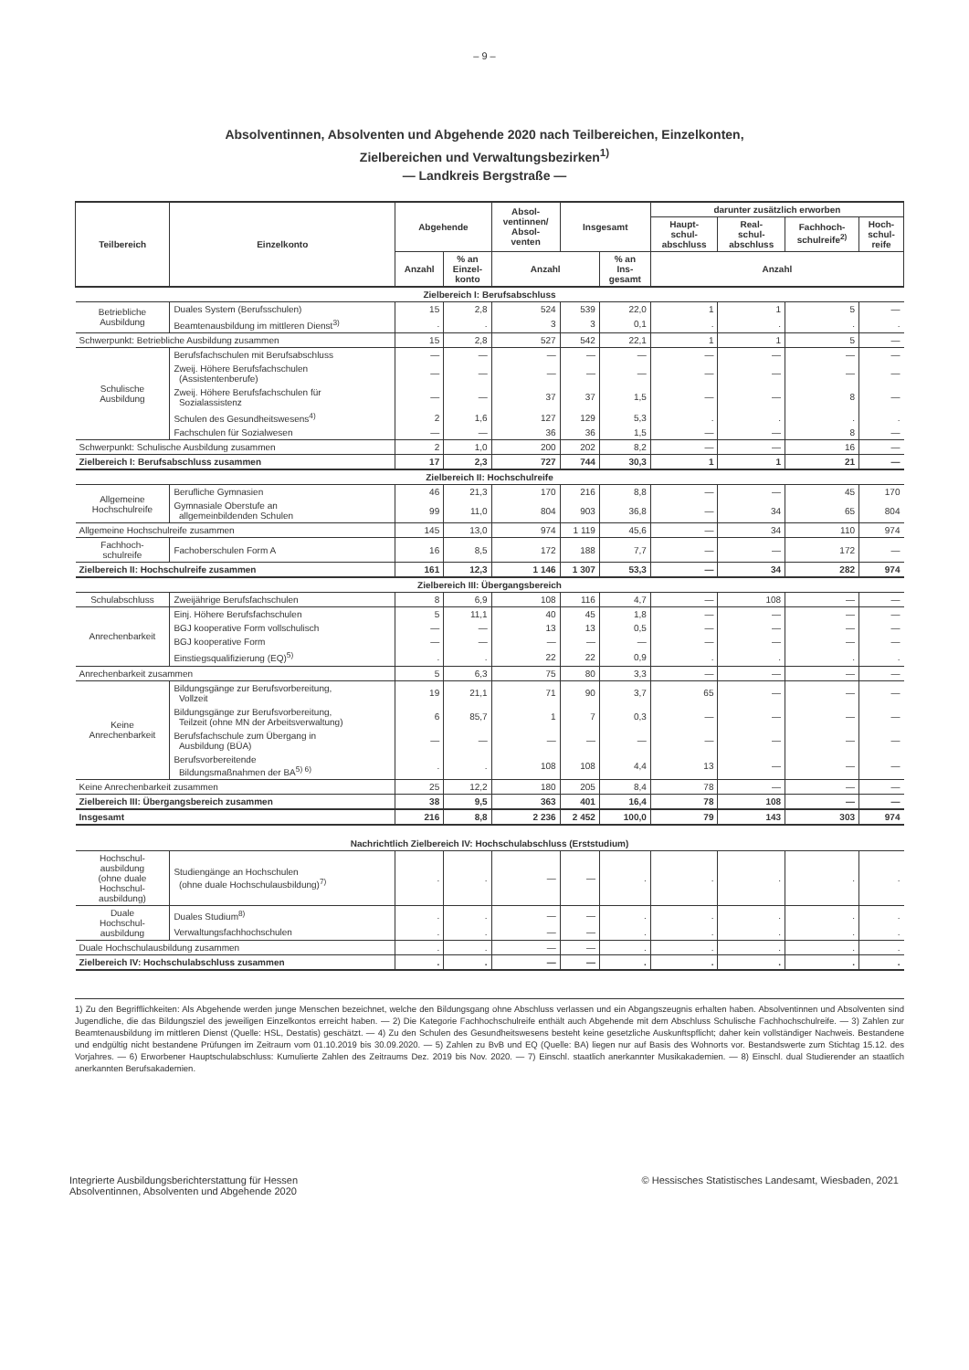– 9 –
Absolventinnen, Absolventen und Abgehende 2020 nach Teilbereichen, Einzelkonten,
Zielbereichen und Verwaltungsbezirken<sup>1)</sup>
— Landkreis Bergstraße —
| Teilbereich | Einzelkonto | Abgehende | | Absol- ventinnen/ Absol- venten | Insgesamt | | darunter zusätzlich erworben | | | |
| --- | --- | --- | --- | --- | --- | --- | --- | --- | --- | --- |
| | | | | | | | Haupt- schul- abschluss | Real- schul- abschluss | Fachhoch- schulreife<sup>2)</sup> | Hoch- schul- reife |
| | | Anzahl | % an Einzel- konto | Anzahl | | % an Ins- gesamt | Anzahl | | | |
| Zielbereich I: Berufsabschluss | | | | | | | | | | |
| Betriebliche Ausbildung | Duales System (Berufsschulen) | 15 | 2,8 | 524 | 539 | 22,0 | 1 | 1 | 5 | — |
| | Beamtenausbildung im mittleren Dienst<sup>3)</sup> | . | . | 3 | 3 | 0,1 | . | . | . | . |
| Schwerpunkt: Betriebliche Ausbildung zusammen | | 15 | 2,8 | 527 | 542 | 22,1 | 1 | 1 | 5 | — |
| Schulische Ausbildung | Berufsfachschulen mit Berufsabschluss | — | — | — | — | — | — | — | — | — |
| | Zweij. Höhere Berufsfachschulen (Assistentenberufe) | — | — | — | — | — | — | — | — | — |
| | Zweij. Höhere Berufsfachschulen für Sozialassistenz | — | — | 37 | 37 | 1,5 | — | — | 8 | — |
| | Schulen des Gesundheitswesens<sup>4)</sup> | 2 | 1,6 | 127 | 129 | 5,3 | . | . | . | . |
| | Fachschulen für Sozialwesen | — | — | 36 | 36 | 1,5 | — | — | 8 | — |
| Schwerpunkt: Schulische Ausbildung zusammen | | 2 | 1,0 | 200 | 202 | 8,2 | — | — | 16 | — |
| Zielbereich I: Berufsabschluss zusammen | | 17 | 2,3 | 727 | 744 | 30,3 | 1 | 1 | 21 | — |
| Zielbereich II: Hochschulreife | | | | | | | | | | |
| Allgemeine Hochschulreife | Berufliche Gymnasien | 46 | 21,3 | 170 | 216 | 8,8 | — | — | 45 | 170 |
| | Gymnasiale Oberstufe an allgemeinbildenden Schulen | 99 | 11,0 | 804 | 903 | 36,8 | — | 34 | 65 | 804 |
| Allgemeine Hochschulreife zusammen | | 145 | 13,0 | 974 | 1 119 | 45,6 | — | 34 | 110 | 974 |
| Fachhoch- schulreife | Fachoberschulen Form A | 16 | 8,5 | 172 | 188 | 7,7 | — | — | 172 | — |
| Zielbereich II: Hochschulreife zusammen | | 161 | 12,3 | 1 146 | 1 307 | 53,3 | — | 34 | 282 | 974 |
| Zielbereich III: Übergangsbereich | | | | | | | | | | |
| Schulabschluss | Zweijährige Berufsfachschulen | 8 | 6,9 | 108 | 116 | 4,7 | — | 108 | — | — |
| Anrechenbarkeit | Einj. Höhere Berufsfachschulen | 5 | 11,1 | 40 | 45 | 1,8 | — | — | — | — |
| | BGJ kooperative Form vollschulisch | — | — | 13 | 13 | 0,5 | — | — | — | — |
| | BGJ kooperative Form | — | — | — | — | — | — | — | — | — |
| | Einstiegsqualifizierung (EQ)<sup>5)</sup> | . | . | 22 | 22 | 0,9 | . | . | . | . |
| Anrechenbarkeit zusammen | | 5 | 6,3 | 75 | 80 | 3,3 | — | — | — | — |
| Keine Anrechenbarkeit | Bildungsgänge zur Berufsvorbereitung, Vollzeit | 19 | 21,1 | 71 | 90 | 3,7 | 65 | — | — | — |
| | Bildungsgänge zur Berufsvorbereitung, Teilzeit (ohne MN der Arbeitsverwaltung) | 6 | 85,7 | 1 | 7 | 0,3 | — | — | — | — |
| | Berufsfachschule zum Übergang in Ausbildung (BÜA) | — | — | — | — | — | — | — | — | — |
| | Berufsvorbereitende Bildungsmaßnahmen der BA<sup>5) 6)</sup> | . | . | 108 | 108 | 4,4 | 13 | — | — | — |
| Keine Anrechenbarkeit zusammen | | 25 | 12,2 | 180 | 205 | 8,4 | 78 | — | — | — |
| Zielbereich III: Übergangsbereich zusammen | | 38 | 9,5 | 363 | 401 | 16,4 | 78 | 108 | — | — |
| Insgesamt | | 216 | 8,8 | 2 236 | 2 452 | 100,0 | 79 | 143 | 303 | 974 |
| Nachrichtlich Zielbereich IV: Hochschulabschluss (Erststudium) | | | | | | | | | | |
| Hochschul- ausbildung (ohne duale Hochschul- ausbildung) | Studiengänge an Hochschulen (ohne duale Hochschulausbildung)<sup>7)</sup> | . | . | — | — | . | . | . | . | . |
| Duale Hochschul- ausbildung | Duales Studium<sup>8)</sup> | . | . | — | — | . | . | . | . | . |
| | Verwaltungsfachhochschulen | . | . | — | — | . | . | . | . | . |
| Duale Hochschulausbildung zusammen | | . | . | — | — | . | . | . | . | . |
| Zielbereich IV: Hochschulabschluss zusammen | | . | . | — | — | . | . | . | . | . |
1) Zu den Begrifflichkeiten: Als Abgehende werden junge Menschen bezeichnet, welche den Bildungsgang ohne Abschluss verlassen und ein Abgangszeugnis erhalten haben. Absolventinnen und Absolventen sind Jugendliche, die das Bildungsziel des jeweiligen Einzelkontos erreicht haben. — 2) Die Kategorie Fachhochschulreife enthält auch Abgehende mit dem Abschluss Schulische Fachhochschulreife. — 3) Zahlen zur Beamtenausbildung im mittleren Dienst (Quelle: HSL, Destatis) geschätzt. — 4) Zu den Schulen des Gesundheitswesens besteht keine gesetzliche Auskunftspflicht; daher kein vollständiger Nachweis. Bestandene und endgültig nicht bestandene Prüfungen im Zeitraum vom 01.10.2019 bis 30.09.2020. — 5) Zahlen zu BvB und EQ (Quelle: BA) liegen nur auf Basis des Wohnorts vor. Bestandswerte zum Stichtag 15.12. des Vorjahres. — 6) Erworbener Hauptschulabschluss: Kumulierte Zahlen des Zeitraums Dez. 2019 bis Nov. 2020. — 7) Einschl. staatlich anerkannter Musikakademien. — 8) Einschl. dual Studierender an staatlich anerkannten Berufsakademien.
Integrierte Ausbildungsberichterstattung für Hessen
Absolventinnen, Absolventen und Abgehende 2020
© Hessisches Statistisches Landesamt, Wiesbaden, 2021